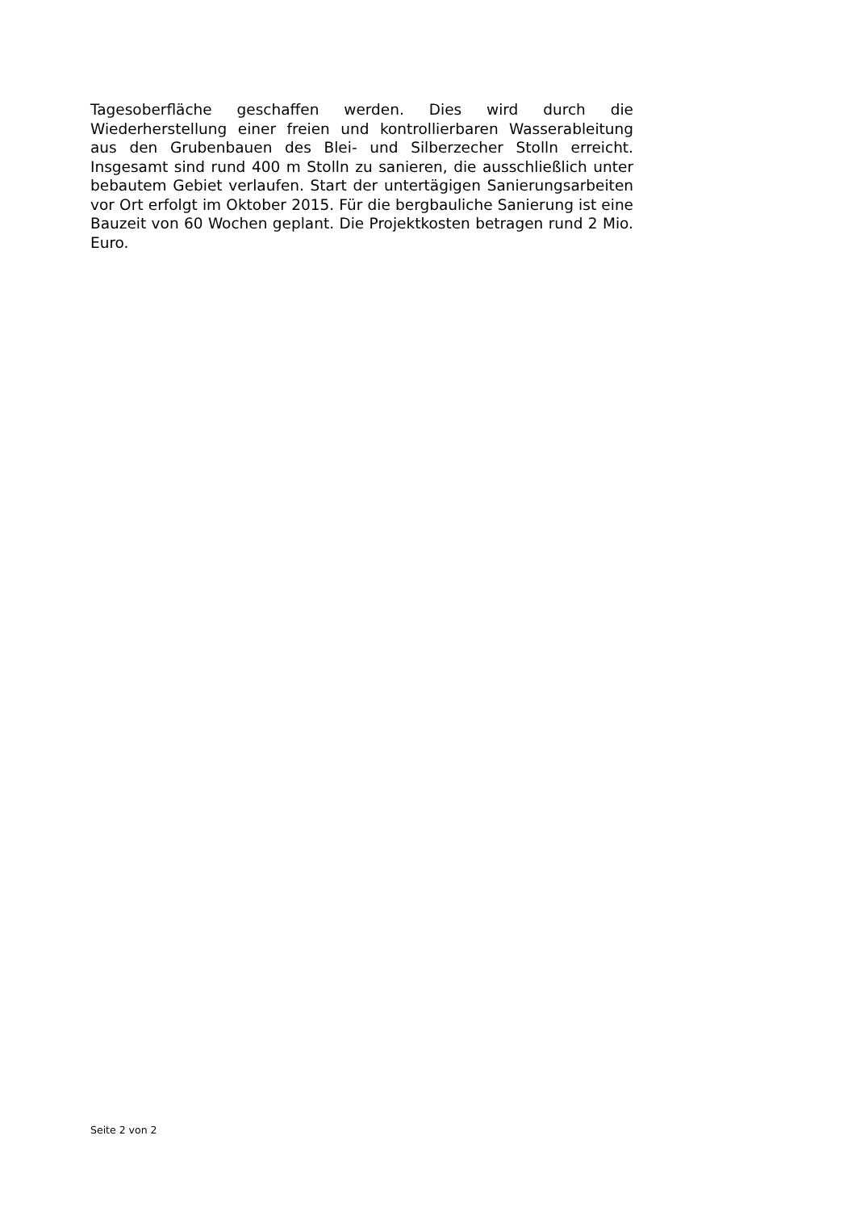Tagesoberfläche geschaffen werden. Dies wird durch die Wiederherstellung einer freien und kontrollierbaren Wasserableitung aus den Grubenbauen des Blei- und Silberzecher Stolln erreicht. Insgesamt sind rund 400 m Stolln zu sanieren, die ausschließlich unter bebautem Gebiet verlaufen. Start der untertägigen Sanierungsarbeiten vor Ort erfolgt im Oktober 2015. Für die bergbauliche Sanierung ist eine Bauzeit von 60 Wochen geplant. Die Projektkosten betragen rund 2 Mio. Euro.
Seite 2 von 2